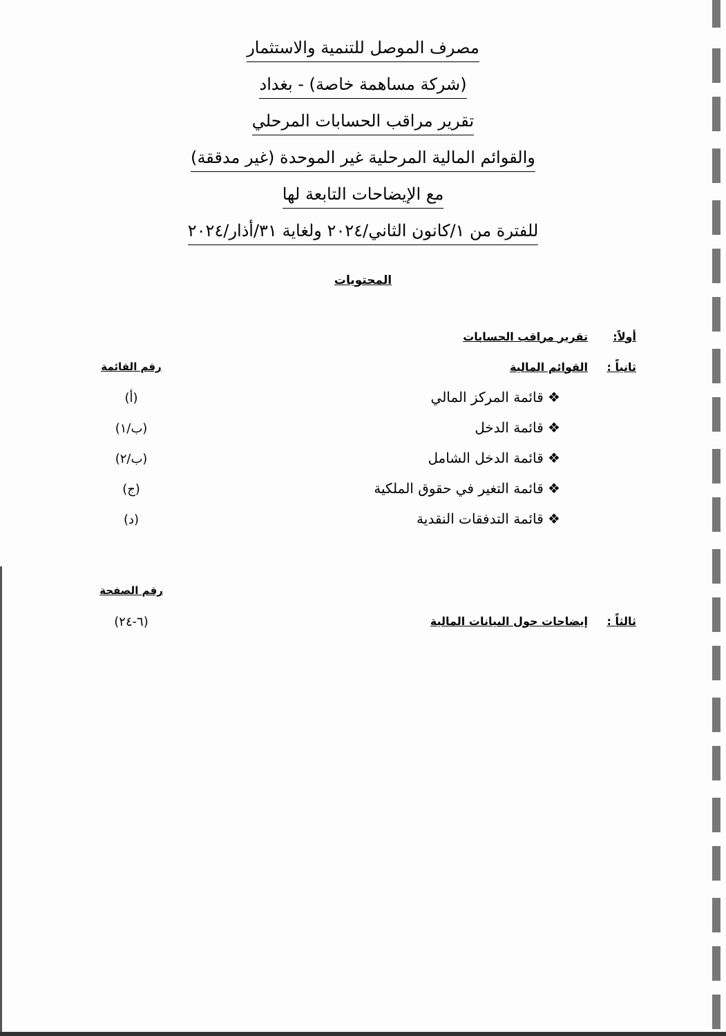مصرف الموصل للتنمية والاستثمار
(شركة مساهمة خاصة) - بغداد
تقرير مراقب الحسابات المرحلي
والقوائم المالية المرحلية غير الموحدة (غير مدققة)
مع الإيضاحات التابعة لها
للفترة من ١/كانون الثاني/٢٠٢٤ ولغاية ٣١/أذار/٢٠٢٤
المحتويات
أولاً: تقرير مراقب الحسابات
ثانياً :
القوائم المالية رقم القائمة
❖ قائمة المركز المالي (أ)
❖ قائمة الدخل (ب/١)
❖ قائمة الدخل الشامل (ب/٢)
❖ قائمة التغير في حقوق الملكية (ج)
❖ قائمة التدفقات النقدية (د)
رقم الصفحة
ثالثاً :
إيضاحات حول البيانات المالية (٦-٢٤)